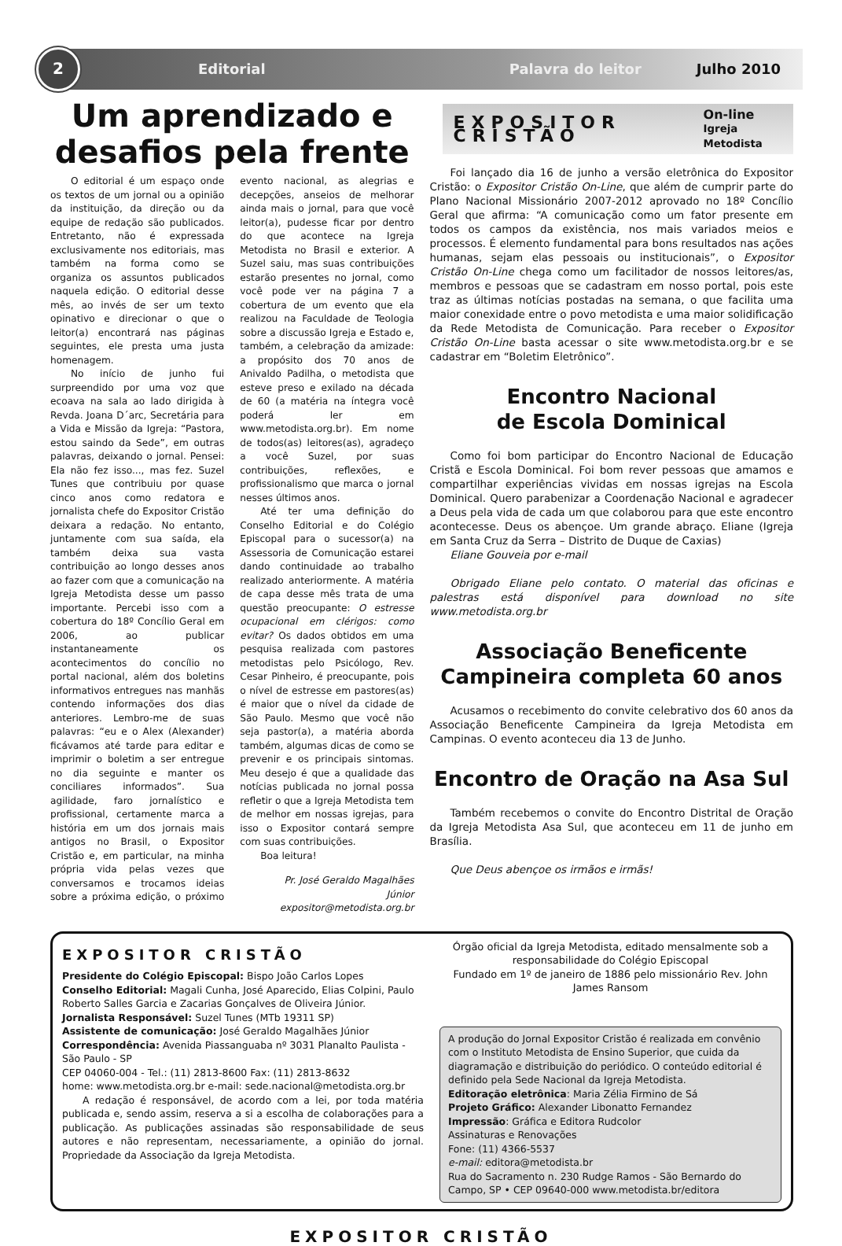2
Editorial Palavra do leitor Julho 2010
Um aprendizado e desafios pela frente
O editorial é um espaço onde os textos de um jornal ou a opinião da instituição, da direção ou da equipe de redação são publicados. Entretanto, não é expressada exclusivamente nos editoriais, mas também na forma como se organiza os assuntos publicados naquela edição. O editorial desse mês, ao invés de ser um texto opinativo e direcionar o que o leitor(a) encontrará nas páginas seguintes, ele presta uma justa homenagem.
No início de junho fui surpreendido por uma voz que ecoava na sala ao lado dirigida à Revda. Joana D´arc, Secretária para a Vida e Missão da Igreja: “Pastora, estou saindo da Sede”, em outras palavras, deixando o jornal. Pensei: Ela não fez isso..., mas fez. Suzel Tunes que contribuiu por quase cinco anos como redatora e jornalista chefe do Expositor Cristão deixara a redação. No entanto, juntamente com sua saída, ela também deixa sua vasta contribuição ao longo desses anos ao fazer com que a comunicação na Igreja Metodista desse um passo importante. Percebi isso com a cobertura do 18º Concílio Geral em 2006, ao publicar instantaneamente os acontecimentos do concílio no portal nacional, além dos boletins informativos entregues nas manhãs contendo informações dos dias anteriores. Lembro-me de suas palavras: “eu e o Alex (Alexander) ficávamos até tarde para editar e imprimir o boletim a ser entregue no dia seguinte e manter os conciliares informados”. Sua agilidade, faro jornalístico e profissional, certamente marca a história em um dos jornais mais antigos no Brasil, o Expositor Cristão e, em particular, na minha própria vida pelas vezes que conversamos e trocamos ideias sobre a próxima edição, o próximo evento nacional, as alegrias e decepções, anseios de melhorar ainda mais o jornal, para que você leitor(a), pudesse ficar por dentro do que acontece na Igreja Metodista no Brasil e exterior. A Suzel saiu, mas suas contribuições estarão presentes no jornal, como você pode ver na página 7 a cobertura de um evento que ela realizou na Faculdade de Teologia sobre a discussão Igreja e Estado e, também, a celebração da amizade: a propósito dos 70 anos de Anivaldo Padilha, o metodista que esteve preso e exilado na década de 60 (a matéria na íntegra você poderá ler em www.metodista.org.br). Em nome de todos(as) leitores(as), agradeço a você Suzel, por suas contribuições, reflexões, e profissionalismo que marca o jornal nesses últimos anos.
Até ter uma definição do Conselho Editorial e do Colégio Episcopal para o sucessor(a) na Assessoria de Comunicação estarei dando continuidade ao trabalho realizado anteriormente. A matéria de capa desse mês trata de uma questão preocupante: O estresse ocupacional em clérigos: como evitar? Os dados obtidos em uma pesquisa realizada com pastores metodistas pelo Psicólogo, Rev. Cesar Pinheiro, é preocupante, pois o nível de estresse em pastores(as) é maior que o nível da cidade de São Paulo. Mesmo que você não seja pastor(a), a matéria aborda também, algumas dicas de como se prevenir e os principais sintomas. Meu desejo é que a qualidade das notícias publicada no jornal possa refletir o que a Igreja Metodista tem de melhor em nossas igrejas, para isso o Expositor contará sempre com suas contribuições.
Boa leitura!
Pr. José Geraldo Magalhães Júnior
expositor@metodista.org.br
EXPOSITOR CRISTÃO On-line
Igreja Metodista
Foi lançado dia 16 de junho a versão eletrônica do Expositor Cristão: o Expositor Cristão On-Line, que além de cumprir parte do Plano Nacional Missionário 2007-2012 aprovado no 18º Concílio Geral que afirma: “A comunicação como um fator presente em todos os campos da existência, nos mais variados meios e processos. É elemento fundamental para bons resultados nas ações humanas, sejam elas pessoais ou institucionais”, o Expositor Cristão On-Line chega como um facilitador de nossos leitores/as, membros e pessoas que se cadastram em nosso portal, pois este traz as últimas notícias postadas na semana, o que facilita uma maior conexidade entre o povo metodista e uma maior solidificação da Rede Metodista de Comunicação. Para receber o Expositor Cristão On-Line basta acessar o site www.metodista.org.br e se cadastrar em “Boletim Eletrônico”.
Encontro Nacional
de Escola Dominical
Como foi bom participar do Encontro Nacional de Educação Cristã e Escola Dominical. Foi bom rever pessoas que amamos e compartilhar experiências vividas em nossas igrejas na Escola Dominical. Quero parabenizar a Coordenação Nacional e agradecer a Deus pela vida de cada um que colaborou para que este encontro acontecesse. Deus os abençoe. Um grande abraço. Eliane (Igreja em Santa Cruz da Serra – Distrito de Duque de Caxias)
Eliane Gouveia por e-mail
Obrigado Eliane pelo contato. O material das oficinas e palestras está disponível para download no site www.metodista.org.br
Associação Beneficente
Campineira completa 60 anos
Acusamos o recebimento do convite celebrativo dos 60 anos da Associação Beneficente Campineira da Igreja Metodista em Campinas. O evento aconteceu dia 13 de Junho.
Encontro de Oração na Asa Sul
Também recebemos o convite do Encontro Distrital de Oração da Igreja Metodista Asa Sul, que aconteceu em 11 de junho em Brasília.
Que Deus abençoe os irmãos e irmãs!
EXPOSITOR CRISTÃO
Presidente do Colégio Episcopal: Bispo João Carlos Lopes
Conselho Editorial: Magali Cunha, José Aparecido, Elias Colpini, Paulo Roberto Salles Garcia e Zacarias Gonçalves de Oliveira Júnior.
Jornalista Responsável: Suzel Tunes (MTb 19311 SP)
Assistente de comunicação: José Geraldo Magalhães Júnior
Correspondência: Avenida Piassanguaba nº 3031 Planalto Paulista - São Paulo - SP
CEP 04060-004 - Tel.: (11) 2813-8600 Fax: (11) 2813-8632
home: www.metodista.org.br e-mail: sede.nacional@metodista.org.br
A redação é responsável, de acordo com a lei, por toda matéria publicada e, sendo assim, reserva a si a escolha de colaborações para a publicação. As publicações assinadas são responsabilidade de seus autores e não representam, necessariamente, a opinião do jornal. Propriedade da Associação da Igreja Metodista.
Órgão oficial da Igreja Metodista, editado mensalmente sob a responsabilidade do Colégio Episcopal
Fundado em 1º de janeiro de 1886 pelo missionário Rev. John James Ransom
A produção do Jornal Expositor Cristão é realizada em convênio com o Instituto Metodista de Ensino Superior, que cuida da diagramação e distribuição do periódico. O conteúdo editorial é definido pela Sede Nacional da Igreja Metodista.
Editoração eletrônica: Maria Zélia Firmino de Sá
Projeto Gráfico: Alexander Libonatto Fernandez
Impressão: Gráfica e Editora Rudcolor
Assinaturas e Renovações
Fone: (11) 4366-5537
e-mail: editora@metodista.br
Rua do Sacramento n. 230 Rudge Ramos - São Bernardo do Campo, SP • CEP 09640-000 www.metodista.br/editora
EXPOSITOR CRISTÃO